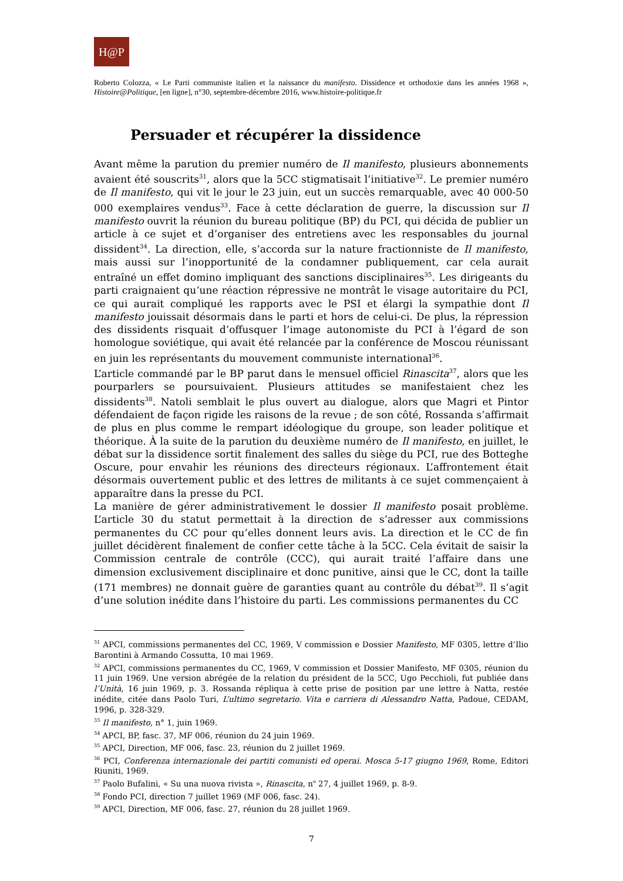H@P
Roberto Colozza, « Le Parti communiste italien et la naissance du manifesto. Dissidence et orthodoxie dans les années 1968 », Histoire@Politique, [en ligne], n°30, septembre-décembre 2016, www.histoire-politique.fr
Persuader et récupérer la dissidence
Avant même la parution du premier numéro de Il manifesto, plusieurs abonnements avaient été souscrits<sup>31</sup>, alors que la 5CC stigmatisait l’initiative<sup>32</sup>. Le premier numéro de Il manifesto, qui vit le jour le 23 juin, eut un succès remarquable, avec 40 000-50 000 exemplaires vendus<sup>33</sup>. Face à cette déclaration de guerre, la discussion sur Il manifesto ouvrit la réunion du bureau politique (BP) du PCI, qui décida de publier un article à ce sujet et d’organiser des entretiens avec les responsables du journal dissident<sup>34</sup>. La direction, elle, s’accorda sur la nature fractionniste de Il manifesto, mais aussi sur l’inopportunité de la condamner publiquement, car cela aurait entraîné un effet domino impliquant des sanctions disciplinaires<sup>35</sup>. Les dirigeants du parti craignaient qu’une réaction répressive ne montrât le visage autoritaire du PCI, ce qui aurait compliqué les rapports avec le PSI et élargi la sympathie dont Il manifesto jouissait désormais dans le parti et hors de celui-ci. De plus, la répression des dissidents risquait d’offusquer l’image autonomiste du PCI à l’égard de son homologue soviétique, qui avait été relancée par la conférence de Moscou réunissant en juin les représentants du mouvement communiste international<sup>36</sup>.
L’article commandé par le BP parut dans le mensuel officiel Rinascita<sup>37</sup>, alors que les pourparlers se poursuivaient. Plusieurs attitudes se manifestaient chez les dissidents<sup>38</sup>. Natoli semblait le plus ouvert au dialogue, alors que Magri et Pintor défendaient de façon rigide les raisons de la revue ; de son côté, Rossanda s’affirmait de plus en plus comme le rempart idéologique du groupe, son leader politique et théorique. À la suite de la parution du deuxième numéro de Il manifesto, en juillet, le débat sur la dissidence sortit finalement des salles du siège du PCI, rue des Botteghe Oscure, pour envahir les réunions des directeurs régionaux. L’affrontement était désormais ouvertement public et des lettres de militants à ce sujet commençaient à apparaître dans la presse du PCI.
La manière de gérer administrativement le dossier Il manifesto posait problème. L’article 30 du statut permettait à la direction de s’adresser aux commissions permanentes du CC pour qu’elles donnent leurs avis. La direction et le CC de fin juillet décidèrent finalement de confier cette tâche à la 5CC. Cela évitait de saisir la Commission centrale de contrôle (CCC), qui aurait traité l’affaire dans une dimension exclusivement disciplinaire et donc punitive, ainsi que le CC, dont la taille (171 membres) ne donnait guère de garanties quant au contrôle du débat<sup>39</sup>. Il s’agit d’une solution inédite dans l’histoire du parti. Les commissions permanentes du CC
<sup>31</sup> APCI, commissions permanentes del CC, 1969, V commission e Dossier Manifesto, MF 0305, lettre d’Ilio Barontini à Armando Cossutta, 10 mai 1969.
<sup>32</sup> APCI, commissions permanentes du CC, 1969, V commission et Dossier Manifesto, MF 0305, réunion du 11 juin 1969. Une version abrégée de la relation du président de la 5CC, Ugo Pecchioli, fut publiée dans l’Unità, 16 juin 1969, p. 3. Rossanda répliqua à cette prise de position par une lettre à Natta, restée inédite, citée dans Paolo Turi, L’ultimo segretario. Vita e carriera di Alessandro Natta, Padoue, CEDAM, 1996, p. 328-329.
<sup>33</sup> Il manifesto, n° 1, juin 1969.
<sup>34</sup> APCI, BP, fasc. 37, MF 006, réunion du 24 juin 1969.
<sup>35</sup> APCI, Direction, MF 006, fasc. 23, réunion du 2 juillet 1969.
<sup>36</sup> PCI, Conferenza internazionale dei partiti comunisti ed operai. Mosca 5-17 giugno 1969, Rome, Editori Riuniti, 1969.
<sup>37</sup> Paolo Bufalini, « Su una nuova rivista », Rinascita, n<sup>o</sup> 27, 4 juillet 1969, p. 8-9.
<sup>38</sup> Fondo PCI, direction 7 juillet 1969 (MF 006, fasc. 24).
<sup>39</sup> APCI, Direction, MF 006, fasc. 27, réunion du 28 juillet 1969.
7